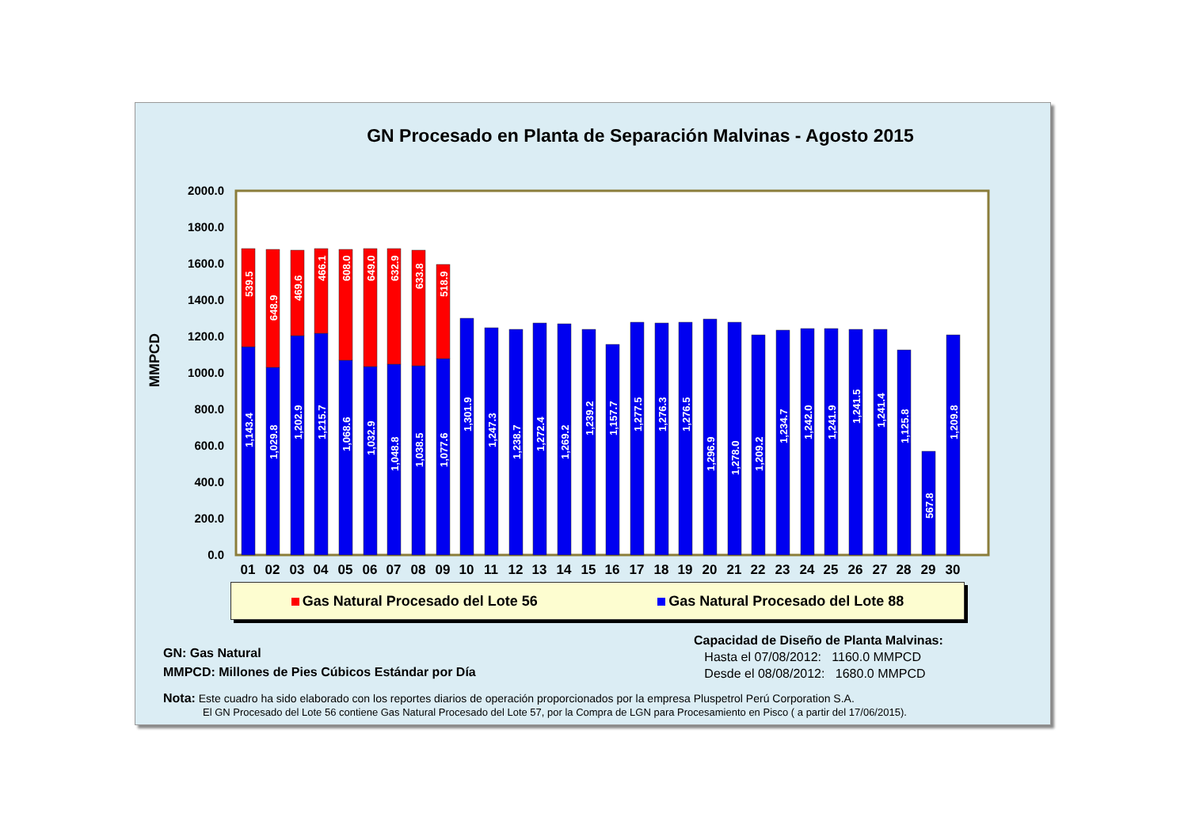GN Procesado en Planta de Separación Malvinas - Agosto 2015
MMPCD
2000.0
1800.0
1600.0
1400.0
1200.0
1000.0
800.0
600.0
400.0
200.0
0.0
01
02
03
04
05
06
07
08
09
10
11
12
13
14
15
16
17
18
19
20
21
22
23
24
25
26
27
28
29
30
539.5
1,143.4
648.9
1,029.8
469.6
1,202.9
466.1
1,215.7
608.0
1,068.6
649.0
1,032.9
632.9
1,048.8
633.8
1,038.5
518.9
1,077.6
1,301.9
1,247.3
1,238.7
1,272.4
1,269.2
1,239.2
1,157.7
1,277.5
1,276.3
1,276.5
1,296.9
1,278.0
1,209.2
1,234.7
1,242.0
1,241.9
1,241.5
1,241.4
1,125.8
567.8
1,209.8
Gas Natural Procesado del Lote 56 Gas Natural Procesado del Lote 88
GN: Gas Natural
MMPCD: Millones de Pies Cúbicos Estándar por Día
Capacidad de Diseño de Planta Malvinas:
Hasta el 07/08/2012: 1160.0 MMPCD
Desde el 08/08/2012: 1680.0 MMPCD
Nota: Este cuadro ha sido elaborado con los reportes diarios de operación proporcionados por la empresa Pluspetrol Perú Corporation S.A.
El GN Procesado del Lote 56 contiene Gas Natural Procesado del Lote 57, por la Compra de LGN para Procesamiento en Pisco ( a partir del 17/06/2015).